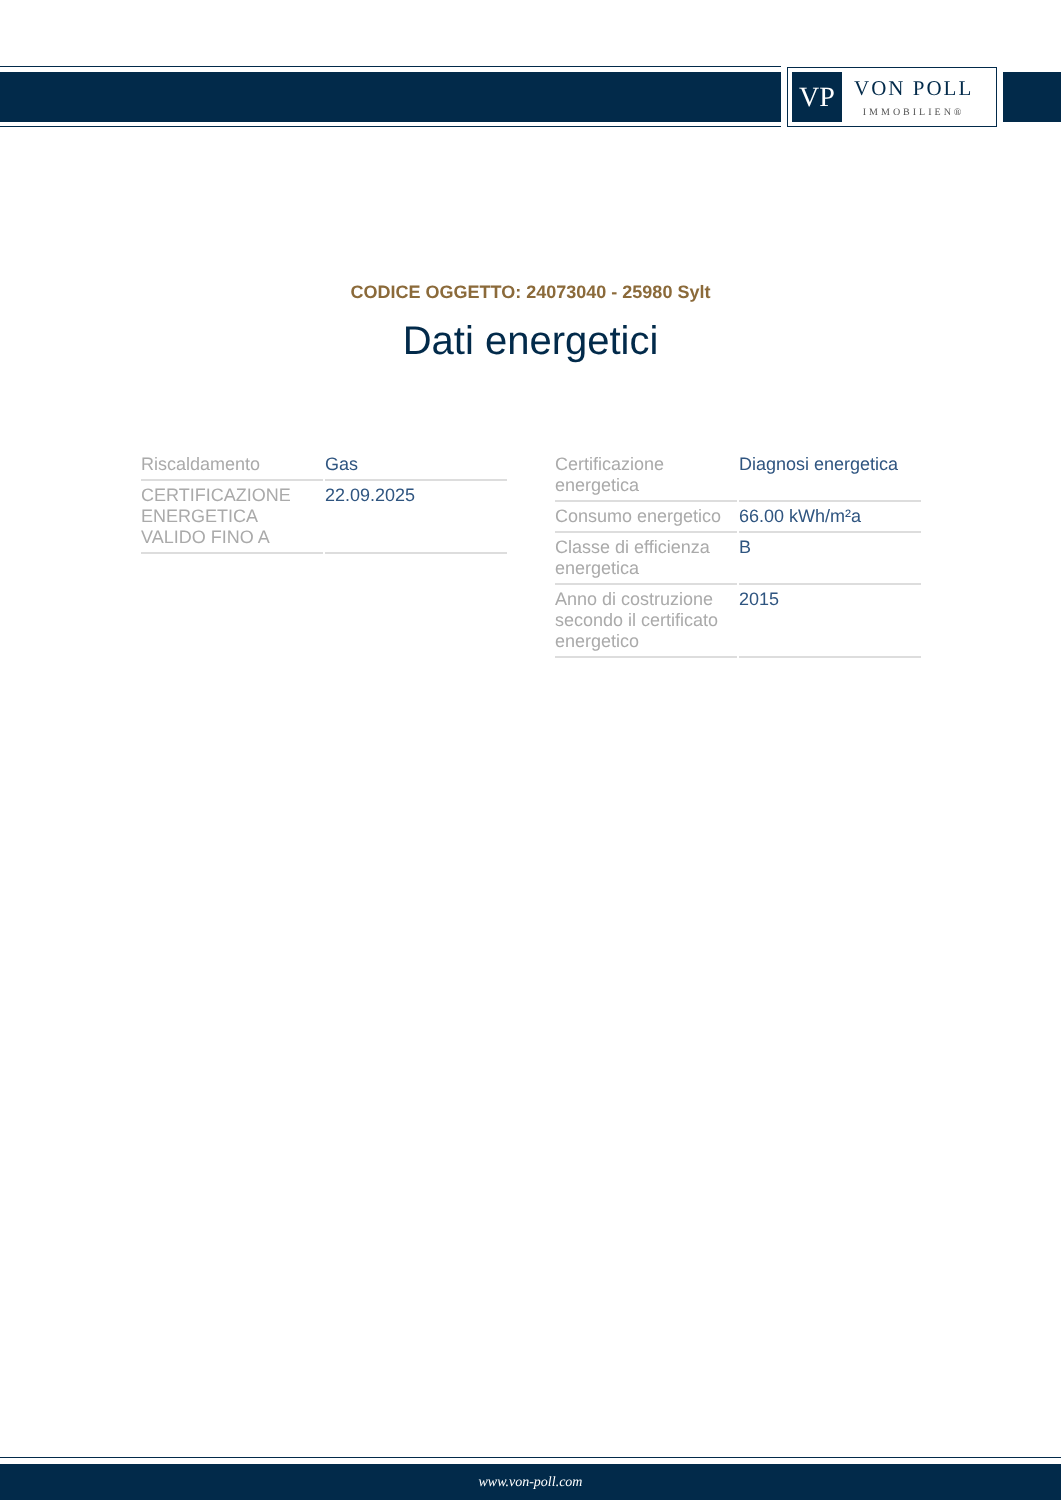VP
VON POLL
IMMOBILIEN®
CODICE OGGETTO: 24073040 - 25980 Sylt
Dati energetici
| Riscaldamento | Gas |
| CERTIFICAZIONE ENERGETICA VALIDO FINO A | 22.09.2025 |
| Certificazione energetica | Diagnosi energetica |
| Consumo energetico | 66.00 kWh/m²a |
| Classe di efficienza energetica | B |
| Anno di costruzione secondo il certificato energetico | 2015 |
www.von-poll.com